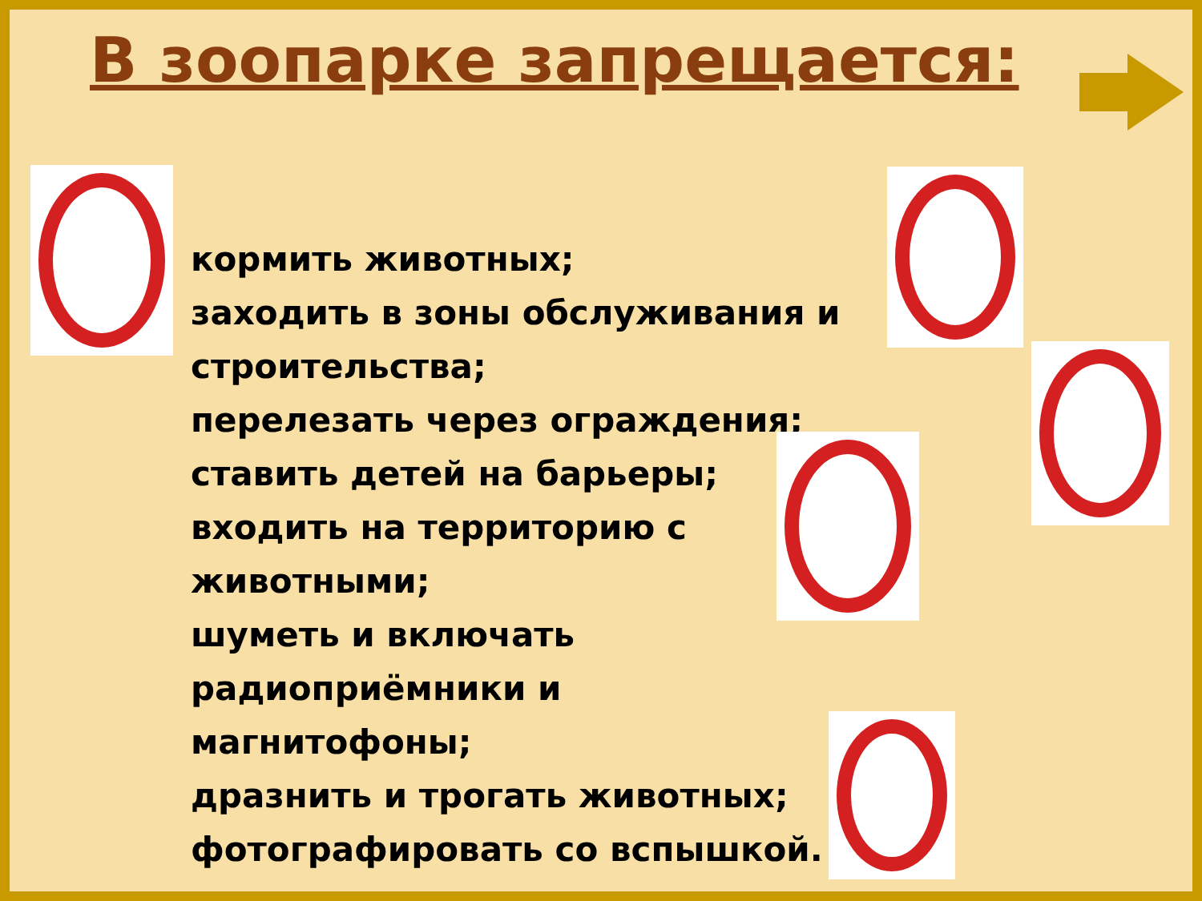В зоопарке запрещается:
кормить животных;
заходить в зоны обслуживания и строительства;
перелезать через ограждения;
ставить детей на барьеры;
входить на территорию с
животными;
шуметь и включать
радиоприёмники и
магнитофоны;
дразнить и трогать животных;
фотографировать со вспышкой.